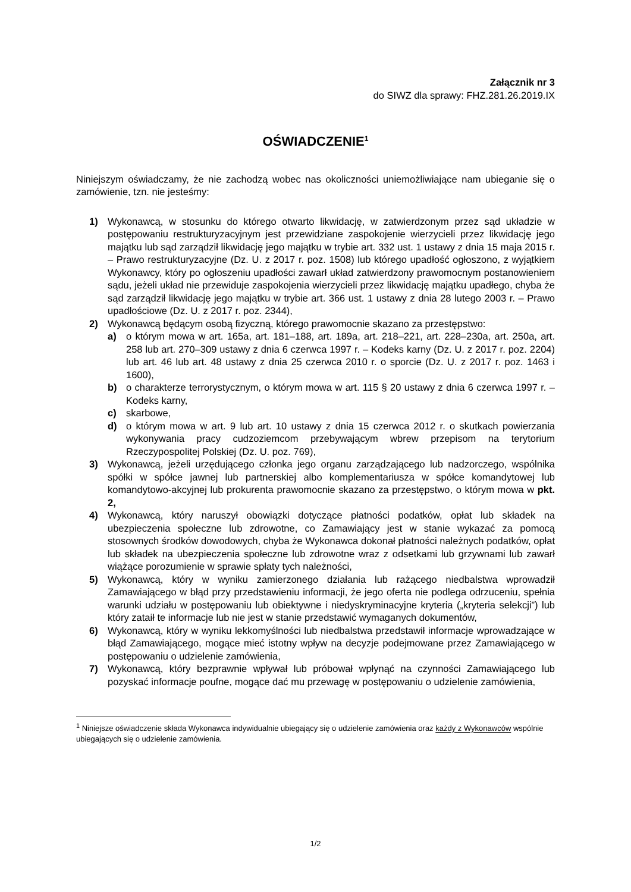Załącznik nr 3
do SIWZ dla sprawy: FHZ.281.26.2019.IX
OŚWIADCZENIE<sup>1</sup>
Niniejszym oświadczamy, że nie zachodzą wobec nas okoliczności uniemożliwiające nam ubieganie się o zamówienie, tzn. nie jesteśmy:
1) Wykonawcą, w stosunku do którego otwarto likwidację, w zatwierdzonym przez sąd układzie w postępowaniu restrukturyzacyjnym jest przewidziane zaspokojenie wierzycieli przez likwidację jego majątku lub sąd zarządził likwidację jego majątku w trybie art. 332 ust. 1 ustawy z dnia 15 maja 2015 r. – Prawo restrukturyzacyjne (Dz. U. z 2017 r. poz. 1508) lub którego upadłość ogłoszono, z wyjątkiem Wykonawcy, który po ogłoszeniu upadłości zawarł układ zatwierdzony prawomocnym postanowieniem sądu, jeżeli układ nie przewiduje zaspokojenia wierzycieli przez likwidację majątku upadłego, chyba że sąd zarządził likwidację jego majątku w trybie art. 366 ust. 1 ustawy z dnia 28 lutego 2003 r. – Prawo upadłościowe (Dz. U. z 2017 r. poz. 2344),
2) Wykonawcą będącym osobą fizyczną, którego prawomocnie skazano za przestępstwo:
a) o którym mowa w art. 165a, art. 181–188, art. 189a, art. 218–221, art. 228–230a, art. 250a, art. 258 lub art. 270–309 ustawy z dnia 6 czerwca 1997 r. – Kodeks karny (Dz. U. z 2017 r. poz. 2204) lub art. 46 lub art. 48 ustawy z dnia 25 czerwca 2010 r. o sporcie (Dz. U. z 2017 r. poz. 1463 i 1600),
b) o charakterze terrorystycznym, o którym mowa w art. 115 § 20 ustawy z dnia 6 czerwca 1997 r. – Kodeks karny,
c) skarbowe,
d) o którym mowa w art. 9 lub art. 10 ustawy z dnia 15 czerwca 2012 r. o skutkach powierzania wykonywania pracy cudzoziemcom przebywającym wbrew przepisom na terytorium Rzeczypospolitej Polskiej (Dz. U. poz. 769),
3) Wykonawcą, jeżeli urzędującego członka jego organu zarządzającego lub nadzorczego, wspólnika spółki w spółce jawnej lub partnerskiej albo komplementariusza w spółce komandytowej lub komandytowo-akcyjnej lub prokurenta prawomocnie skazano za przestępstwo, o którym mowa w pkt. 2,
4) Wykonawcą, który naruszył obowiązki dotyczące płatności podatków, opłat lub składek na ubezpieczenia społeczne lub zdrowotne, co Zamawiający jest w stanie wykazać za pomocą stosownych środków dowodowych, chyba że Wykonawca dokonał płatności należnych podatków, opłat lub składek na ubezpieczenia społeczne lub zdrowotne wraz z odsetkami lub grzywnami lub zawarł wiążące porozumienie w sprawie spłaty tych należności,
5) Wykonawcą, który w wyniku zamierzonego działania lub rażącego niedbalstwa wprowadził Zamawiającego w błąd przy przedstawieniu informacji, że jego oferta nie podlega odrzuceniu, spełnia warunki udziału w postępowaniu lub obiektywne i niedyskryminacyjne kryteria („kryteria selekcji”) lub który zataił te informacje lub nie jest w stanie przedstawić wymaganych dokumentów,
6) Wykonawcą, który w wyniku lekkomyślności lub niedbalstwa przedstawił informacje wprowadzające w błąd Zamawiającego, mogące mieć istotny wpływ na decyzje podejmowane przez Zamawiającego w postępowaniu o udzielenie zamówienia,
7) Wykonawcą, który bezprawnie wpływał lub próbował wpłynąć na czynności Zamawiającego lub pozyskać informacje poufne, mogące dać mu przewagę w postępowaniu o udzielenie zamówienia,
<sup>1</sup> Niniejsze oświadczenie składa Wykonawca indywidualnie ubiegający się o udzielenie zamówienia oraz każdy z Wykonawców wspólnie ubiegających się o udzielenie zamówienia.
1/2